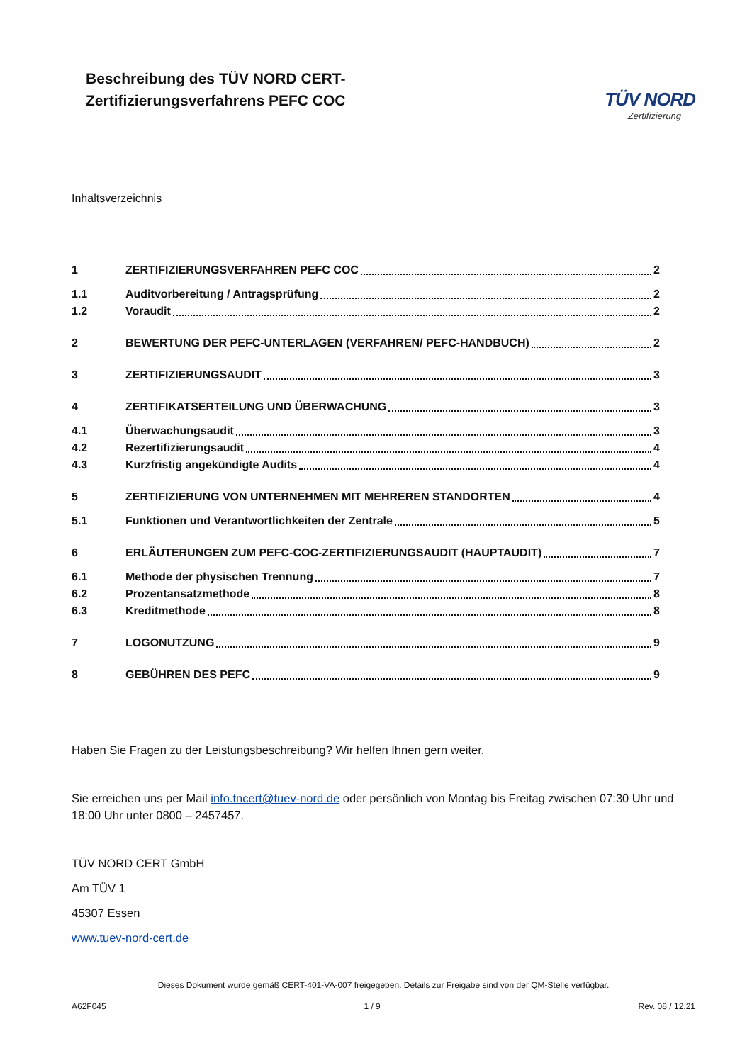Beschreibung des TÜV NORD CERT-
Zertifizierungsverfahrens PEFC COC
TÜV NORD
Zertifizierung
Inhaltsverzeichnis
1 ZERTIFIZIERUNGSVERFAHREN PEFC COC 2
1.1 Auditvorbereitung / Antragsprüfung 2
1.2 Voraudit 2
2 BEWERTUNG DER PEFC-UNTERLAGEN (VERFAHREN/ PEFC-HANDBUCH) 2
3 ZERTIFIZIERUNGSAUDIT 3
4 ZERTIFIKATSERTEILUNG UND ÜBERWACHUNG 3
4.1 Überwachungsaudit 3
4.2 Rezertifizierungsaudit 4
4.3 Kurzfristig angekündigte Audits 4
5 ZERTIFIZIERUNG VON UNTERNEHMEN MIT MEHREREN STANDORTEN 4
5.1 Funktionen und Verantwortlichkeiten der Zentrale 5
6 ERLÄUTERUNGEN ZUM PEFC-COC-ZERTIFIZIERUNGSAUDIT (HAUPTAUDIT) 7
6.1 Methode der physischen Trennung 7
6.2 Prozentansatzmethode 8
6.3 Kreditmethode 8
7 LOGONUTZUNG 9
8 GEBÜHREN DES PEFC 9
Haben Sie Fragen zu der Leistungsbeschreibung? Wir helfen Ihnen gern weiter.
Sie erreichen uns per Mail info.tncert@tuev-nord.de oder persönlich von Montag bis Freitag zwischen 07:30 Uhr und 18:00 Uhr unter 0800 – 2457457.
TÜV NORD CERT GmbH
Am TÜV 1
45307 Essen
www.tuev-nord-cert.de
Dieses Dokument wurde gemäß CERT-401-VA-007 freigegeben. Details zur Freigabe sind von der QM-Stelle verfügbar.
A62F045 1 / 9 Rev. 08 / 12.21